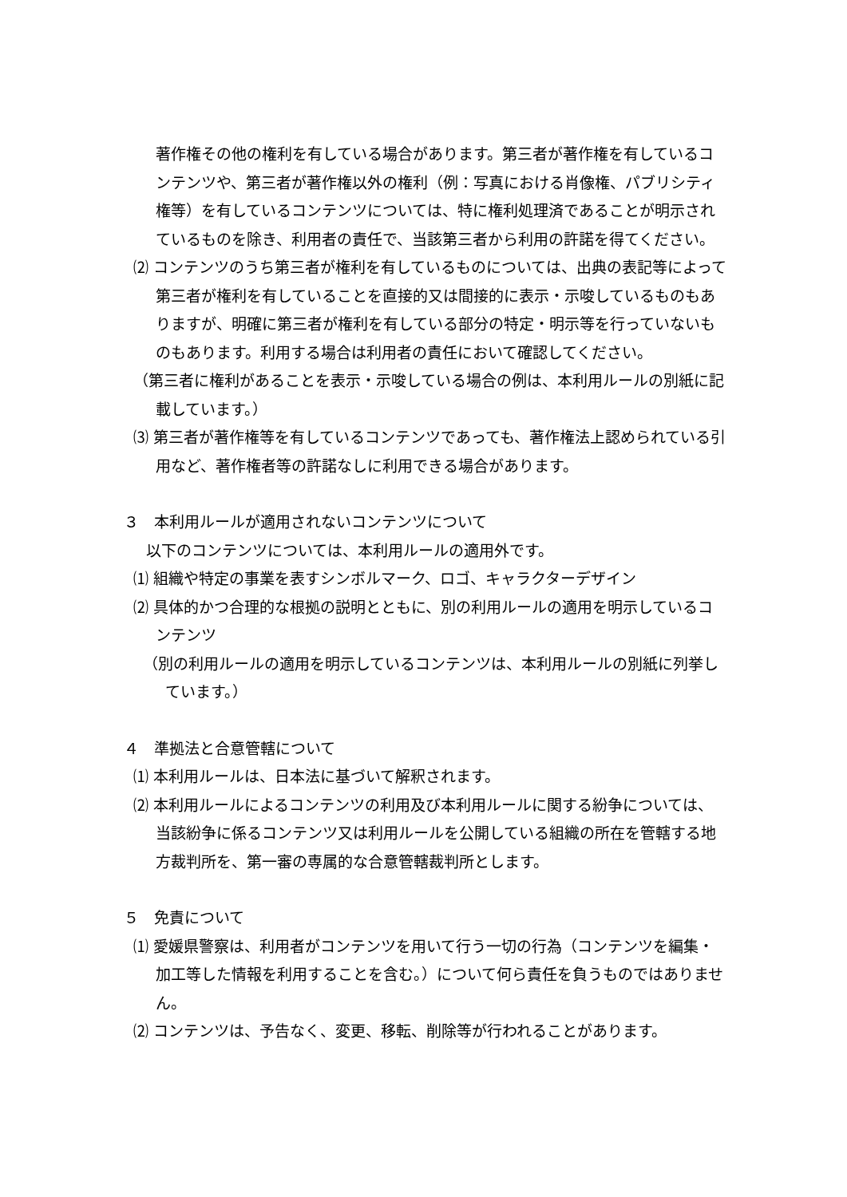著作権その他の権利を有している場合があります。第三者が著作権を有しているコンテンツや、第三者が著作権以外の権利（例：写真における肖像権、パブリシティ権等）を有しているコンテンツについては、特に権利処理済であることが明示されているものを除き、利用者の責任で、当該第三者から利用の許諾を得てください。
⑵ コンテンツのうち第三者が権利を有しているものについては、出典の表記等によって第三者が権利を有していることを直接的又は間接的に表示・示唆しているものもありますが、明確に第三者が権利を有している部分の特定・明示等を行っていないものもあります。利用する場合は利用者の責任において確認してください。
（第三者に権利があることを表示・示唆している場合の例は、本利用ルールの別紙に記載しています。）
⑶ 第三者が著作権等を有しているコンテンツであっても、著作権法上認められている引用など、著作権者等の許諾なしに利用できる場合があります。
３　本利用ルールが適用されないコンテンツについて
以下のコンテンツについては、本利用ルールの適用外です。
⑴ 組織や特定の事業を表すシンボルマーク、ロゴ、キャラクターデザイン
⑵ 具体的かつ合理的な根拠の説明とともに、別の利用ルールの適用を明示しているコンテンツ
（別の利用ルールの適用を明示しているコンテンツは、本利用ルールの別紙に列挙しています。）
４　準拠法と合意管轄について
⑴ 本利用ルールは、日本法に基づいて解釈されます。
⑵ 本利用ルールによるコンテンツの利用及び本利用ルールに関する紛争については、当該紛争に係るコンテンツ又は利用ルールを公開している組織の所在を管轄する地方裁判所を、第一審の専属的な合意管轄裁判所とします。
５　免責について
⑴ 愛媛県警察は、利用者がコンテンツを用いて行う一切の行為（コンテンツを編集・加工等した情報を利用することを含む。）について何ら責任を負うものではありません。
⑵ コンテンツは、予告なく、変更、移転、削除等が行われることがあります。